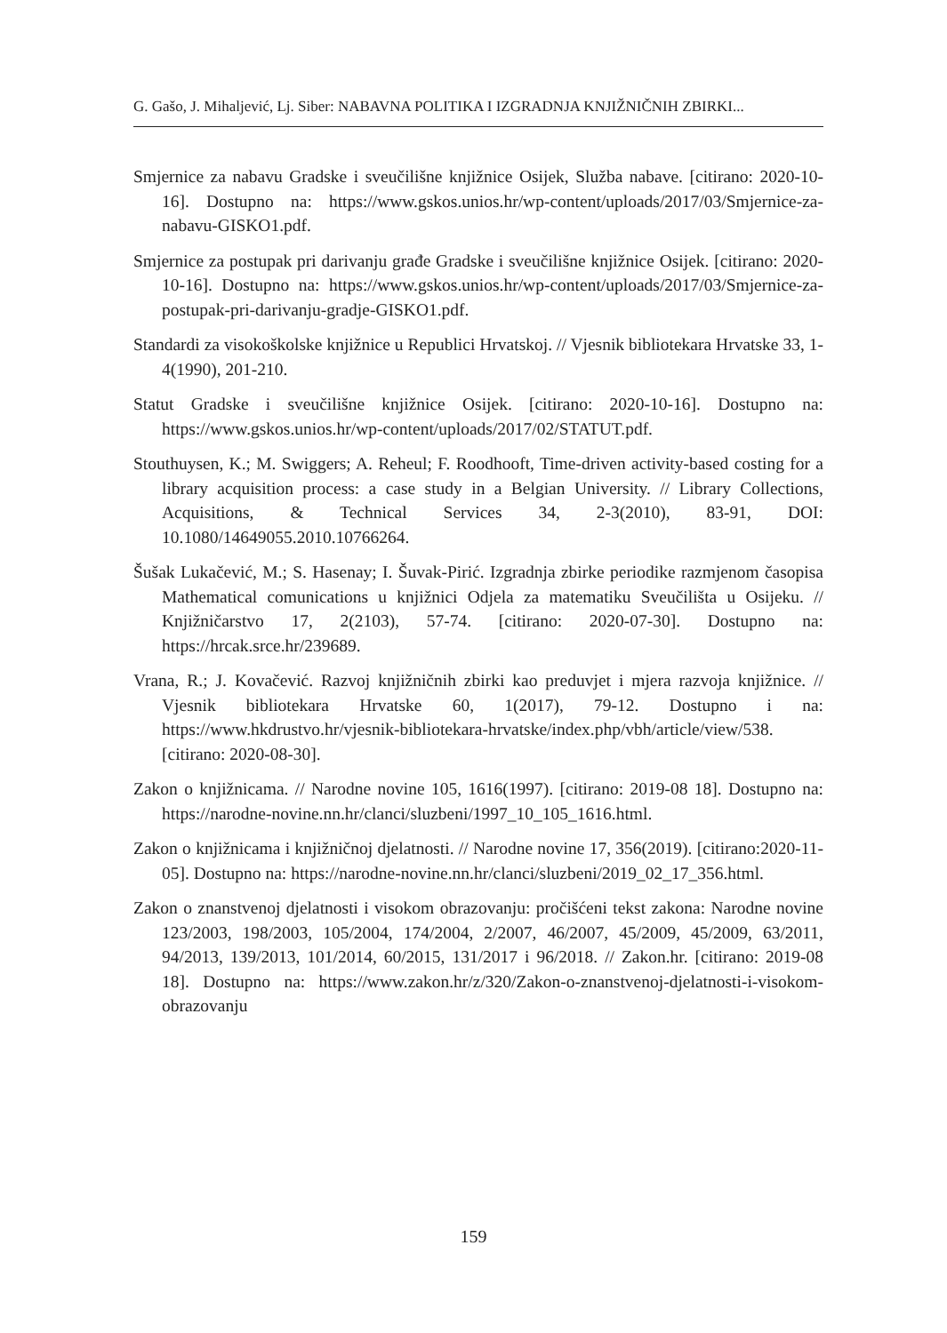G. Gašo, J. Mihaljević, Lj. Siber: NABAVNA POLITIKA I IZGRADNJA KNJIŽNIČNIH ZBIRKI...
Smjernice za nabavu Gradske i sveučilišne knjižnice Osijek, Služba nabave. [citirano: 2020-10-16]. Dostupno na: https://www.gskos.unios.hr/wp-content/uploads/2017/03/Smjernice-za-nabavu-GISKO1.pdf.
Smjernice za postupak pri darivanju građe Gradske i sveučilišne knjižnice Osijek. [citirano: 2020-10-16]. Dostupno na: https://www.gskos.unios.hr/wp-content/uploads/2017/03/Smjernice-za-postupak-pri-darivanju-gradje-GISKO1.pdf.
Standardi za visokoškolske knjižnice u Republici Hrvatskoj. // Vjesnik bibliotekara Hrvatske 33, 1-4(1990), 201-210.
Statut Gradske i sveučilišne knjižnice Osijek. [citirano: 2020-10-16]. Dostupno na: https://www.gskos.unios.hr/wp-content/uploads/2017/02/STATUT.pdf.
Stouthuysen, K.; M. Swiggers; A. Reheul; F. Roodhooft, Time-driven activity-based costing for a library acquisition process: a case study in a Belgian University. // Library Collections, Acquisitions, & Technical Services 34, 2-3(2010), 83-91, DOI: 10.1080/14649055.2010.10766264.
Šušak Lukačević, M.; S. Hasenay; I. Šuvak-Pirić. Izgradnja zbirke periodike razmjenom časopisa Mathematical comunications u knjižnici Odjela za matematiku Sveučilišta u Osijeku. // Knjižničarstvo 17, 2(2103), 57-74. [citirano: 2020-07-30]. Dostupno na: https://hrcak.srce.hr/239689.
Vrana, R.; J. Kovačević. Razvoj knjižničnih zbirki kao preduvjet i mjera razvoja knjižnice. // Vjesnik bibliotekara Hrvatske 60, 1(2017), 79-12. Dostupno i na: https://www.hkdrustvo.hr/vjesnik-bibliotekara-hrvatske/index.php/vbh/article/view/538. [citirano: 2020-08-30].
Zakon o knjižnicama. // Narodne novine 105, 1616(1997). [citirano: 2019-08 18]. Dostupno na: https://narodne-novine.nn.hr/clanci/sluzbeni/1997_10_105_1616.html.
Zakon o knjižnicama i knjižničnoj djelatnosti. // Narodne novine 17, 356(2019). [citirano:2020-11-05]. Dostupno na: https://narodne-novine.nn.hr/clanci/sluzbeni/2019_02_17_356.html.
Zakon o znanstvenoj djelatnosti i visokom obrazovanju: pročišćeni tekst zakona: Narodne novine 123/2003, 198/2003, 105/2004, 174/2004, 2/2007, 46/2007, 45/2009, 45/2009, 63/2011, 94/2013, 139/2013, 101/2014, 60/2015, 131/2017 i 96/2018. // Zakon.hr. [citirano: 2019-08 18]. Dostupno na: https://www.zakon.hr/z/320/Zakon-o-znanstvenoj-djelatnosti-i-visokom-obrazovanju
159